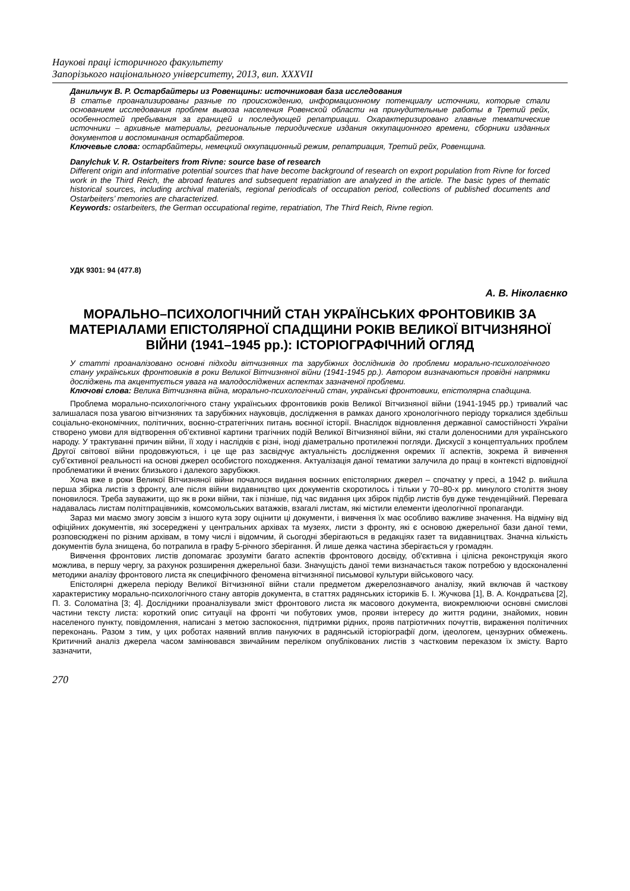Наукові праці історичного факультету
Запорізького національного університету, 2013, вип. XXXVII
Данильчук В. Р. Остарбайтеры из Ровенщины: источниковая база исследования
В статье проанализированы разные по происхождению, информационному потенциалу источники, которые стали основанием исследования проблем вывоза населения Ровенской области на принудительные работы в Третий рейх, особенностей пребывания за границей и последующей репатриации. Охарактеризировано главные тематические источники – архивные материалы, региональные периодические издания оккупационного времени, сборники изданных документов и воспоминания остарбайтеров.
Ключевые слова: остарбайтеры, немецкий оккупационный режим, репатриация, Третий рейх, Ровенщина.
Danylchuk V. R. Ostarbeiters from Rivne: source base of research
Different origin and informative potential sources that have become background of research on export population from Rivne for forced work in the Third Reich, the abroad features and subsequent repatriation are analyzed in the article. The basic types of thematic historical sources, including archival materials, regional periodicals of occupation period, collections of published documents and Ostarbeiters’ memories are characterized.
Keywords: ostarbeiters, the German occupational regime, repatriation, The Third Reich, Rivne region.
УДК 9301: 94 (477.8)
А. В. Ніколаєнко
МОРАЛЬНО–ПСИХОЛОГІЧНИЙ СТАН УКРАЇНСЬКИХ ФРОНТОВИКІВ ЗА МАТЕРІАЛАМИ ЕПІСТОЛЯРНОЇ СПАДЩИНИ РОКІВ ВЕЛИКОЇ ВІТЧИЗНЯНОЇ ВІЙНИ (1941–1945 рр.): ІСТОРІОГРАФІЧНИЙ ОГЛЯД
У статті проаналізовано основні підходи вітчизняних та зарубіжних дослідників до проблеми морально-психологічного стану українських фронтовиків в роки Великої Вітчизняної війни (1941-1945 рр.). Автором визначаються провідні напрямки досліджень та акцентується увага на малодосліджених аспектах зазначеної проблеми.
Ключові слова: Велика Вітчизняна війна, морально-психологічний стан, українські фронтовики, епістолярна спадщина.
Проблема морально-психологічного стану українських фронтовиків років Великої Вітчизняної війни (1941-1945 рр.) тривалий час залишалася поза увагою вітчизняних та зарубіжних науковців, дослідження в рамках даного хронологічного періоду торкалися здебільш соціально-економічних, політичних, воєнно-стратегічних питань воєнної історії. Внаслідок відновлення державної самостійності України створено умови для відтворення об’єктивної картини трагічних подій Великої Вітчизняної війни, які стали доленосними для українського народу. У трактуванні причин війни, її ходу і наслідків є різні, іноді діаметрально протилежні погляди. Дискусії з концептуальних проблем Другої світової війни продовжуються, і це ще раз засвідчує актуальність дослідження окремих її аспектів, зокрема й вивчення суб’єктивної реальності на основі джерел особистого походження. Актуалізація даної тематики залучила до праці в контексті відповідної проблематики й вчених близького і далекого зарубіжжя.
Хоча вже в роки Великої Вітчизняної війни почалося видання воєнних епістолярних джерел – спочатку у пресі, а 1942 р. вийшла перша збірка листів з фронту, але після війни видавництво цих документів скоротилось і тільки у 70–80-х рр. минулого століття знову поновилося. Треба зауважити, що як в роки війни, так і пізніше, під час видання цих збірок підбір листів був дуже тенденційний. Перевага надавалась листам політпрацівників, комсомольських ватажків, взагалі листам, які містили елементи ідеологічної пропаганди.
Зараз ми маємо змогу зовсім з іншого кута зору оцінити ці документи, і вивчення їх має особливо важливе значення. На відміну від офіційних документів, які зосереджені у центральних архівах та музеях, листи з фронту, які є основою джерельної бази даної теми, розповсюджені по різним архівам, в тому числі і відомчим, й сьогодні зберігаються в редакціях газет та видавництвах. Значна кількість документів була знищена, бо потрапила в графу 5-річного зберігання. Й лише деяка частина зберігається у громадян.
Вивчення фронтових листів допомагає зрозуміти багато аспектів фронтового досвіду, об'єктивна і цілісна реконструкція якого можлива, в першу чергу, за рахунок розширення джерельної бази. Значущість даної теми визначається також потребою у вдосконаленні методики аналізу фронтового листа як специфічного феномена вітчизняної письмової культури військового часу.
Епістолярні джерела періоду Великої Вітчизняної війни стали предметом джерелознавчого аналізу, який включав й часткову характеристику морально-психологічного стану авторів документа, в статтях радянських істориків Б. І. Жучкова [1], В. А. Кондратьєва [2], П. З. Соломатіна [3; 4]. Дослідники проаналізували зміст фронтового листа як масового документа, виокремлюючи основні смислові частини тексту листа: короткий опис ситуації на фронті чи побутових умов, прояви інтересу до життя родини, знайомих, новин населеного пункту, повідомлення, написані з метою заспокоєння, підтримки рідних, прояв патріотичних почуттів, вираження політичних переконань. Разом з тим, у цих роботах наявний вплив пануючих в радянській історіографії догм, ідеологем, цензурних обмежень. Критичний аналіз джерела часом замінювався звичайним переліком опублікованих листів з частковим переказом їх змісту. Варто зазначити,
270